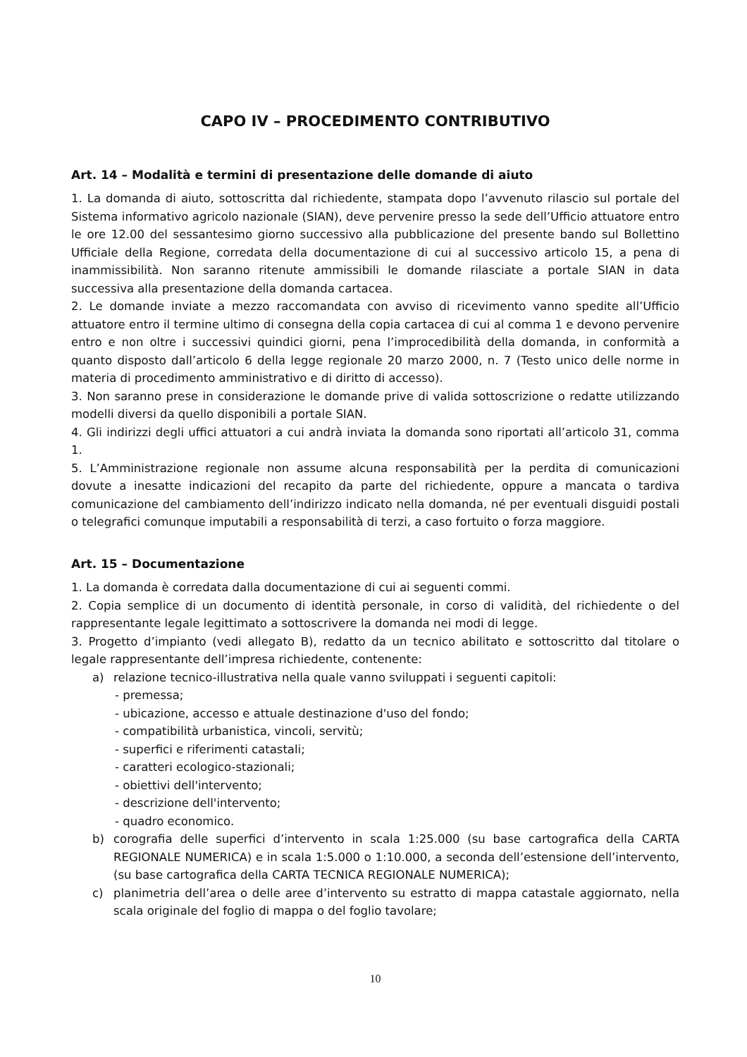CAPO IV – PROCEDIMENTO CONTRIBUTIVO
Art. 14 – Modalità e termini di presentazione delle domande di aiuto
1. La domanda di aiuto, sottoscritta dal richiedente, stampata dopo l’avvenuto rilascio sul portale del Sistema informativo agricolo nazionale (SIAN), deve pervenire presso la sede dell’Ufficio attuatore entro le ore 12.00 del sessantesimo giorno successivo alla pubblicazione del presente bando sul Bollettino Ufficiale della Regione, corredata della documentazione di cui al successivo articolo 15, a pena di inammissibilità. Non saranno ritenute ammissibili le domande rilasciate a portale SIAN in data successiva alla presentazione della domanda cartacea.
2. Le domande inviate a mezzo raccomandata con avviso di ricevimento vanno spedite all’Ufficio attuatore entro il termine ultimo di consegna della copia cartacea di cui al comma 1 e devono pervenire entro e non oltre i successivi quindici giorni, pena l’improcedibilità della domanda, in conformità a quanto disposto dall’articolo 6 della legge regionale 20 marzo 2000, n. 7 (Testo unico delle norme in materia di procedimento amministrativo e di diritto di accesso).
3. Non saranno prese in considerazione le domande prive di valida sottoscrizione o redatte utilizzando modelli diversi da quello disponibili a portale SIAN.
4. Gli indirizzi degli uffici attuatori a cui andrà inviata la domanda sono riportati all’articolo 31, comma 1.
5. L’Amministrazione regionale non assume alcuna responsabilità per la perdita di comunicazioni dovute a inesatte indicazioni del recapito da parte del richiedente, oppure a mancata o tardiva comunicazione del cambiamento dell’indirizzo indicato nella domanda, né per eventuali disguidi postali o telegrafici comunque imputabili a responsabilità di terzi, a caso fortuito o forza maggiore.
Art. 15 – Documentazione
1. La domanda è corredata dalla documentazione di cui ai seguenti commi.
2. Copia semplice di un documento di identità personale, in corso di validità, del richiedente o del rappresentante legale legittimato a sottoscrivere la domanda nei modi di legge.
3. Progetto d’impianto (vedi allegato B), redatto da un tecnico abilitato e sottoscritto dal titolare o legale rappresentante dell’impresa richiedente, contenente:
a) relazione tecnico-illustrativa nella quale vanno sviluppati i seguenti capitoli:
- premessa;
- ubicazione, accesso e attuale destinazione d'uso del fondo;
- compatibilità urbanistica, vincoli, servitù;
- superfici e riferimenti catastali;
- caratteri ecologico-stazionali;
- obiettivi dell'intervento;
- descrizione dell'intervento;
- quadro economico.
b) corografia delle superfici d’intervento in scala 1:25.000 (su base cartografica della CARTA REGIONALE NUMERICA) e in scala 1:5.000 o 1:10.000, a seconda dell’estensione dell’intervento, (su base cartografica della CARTA TECNICA REGIONALE NUMERICA);
c) planimetria dell’area o delle aree d’intervento su estratto di mappa catastale aggiornato, nella scala originale del foglio di mappa o del foglio tavolare;
10